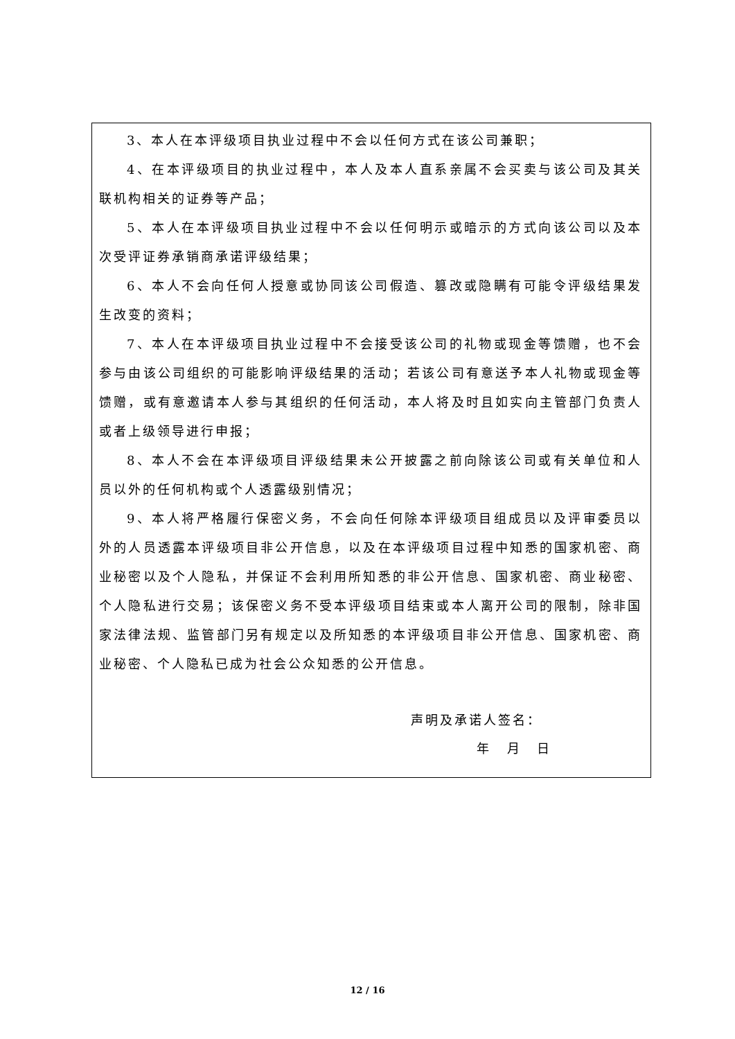| 3、本人在本评级项目执业过程中不会以任何方式在该公司兼职； 4、在本评级项目的执业过程中，本人及本人直系亲属不会买卖与该公司及其关联机构相关的证券等产品； 5、本人在本评级项目执业过程中不会以任何明示或暗示的方式向该公司以及本次受评证券承销商承诺评级结果； 6、本人不会向任何人授意或协同该公司假造、篡改或隐瞒有可能令评级结果发生改变的资料； 7、本人在本评级项目执业过程中不会接受该公司的礼物或现金等馈赠，也不会参与由该公司组织的可能影响评级结果的活动；若该公司有意送予本人礼物或现金等馈赠，或有意邀请本人参与其组织的任何活动，本人将及时且如实向主管部门负责人或者上级领导进行申报； 8、本人不会在本评级项目评级结果未公开披露之前向除该公司或有关单位和人员以外的任何机构或个人透露级别情况； 9、本人将严格履行保密义务，不会向任何除本评级项目组成员以及评审委员以外的人员透露本评级项目非公开信息，以及在本评级项目过程中知悉的国家机密、商业秘密以及个人隐私，并保证不会利用所知悉的非公开信息、国家机密、商业秘密、个人隐私进行交易；该保密义务不受本评级项目结束或本人离开公司的限制，除非国家法律法规、监管部门另有规定以及所知悉的本评级项目非公开信息、国家机密、商业秘密、个人隐私已成为社会公众知悉的公开信息。 声明及承诺人签名： 年 月 日 |
12 / 16